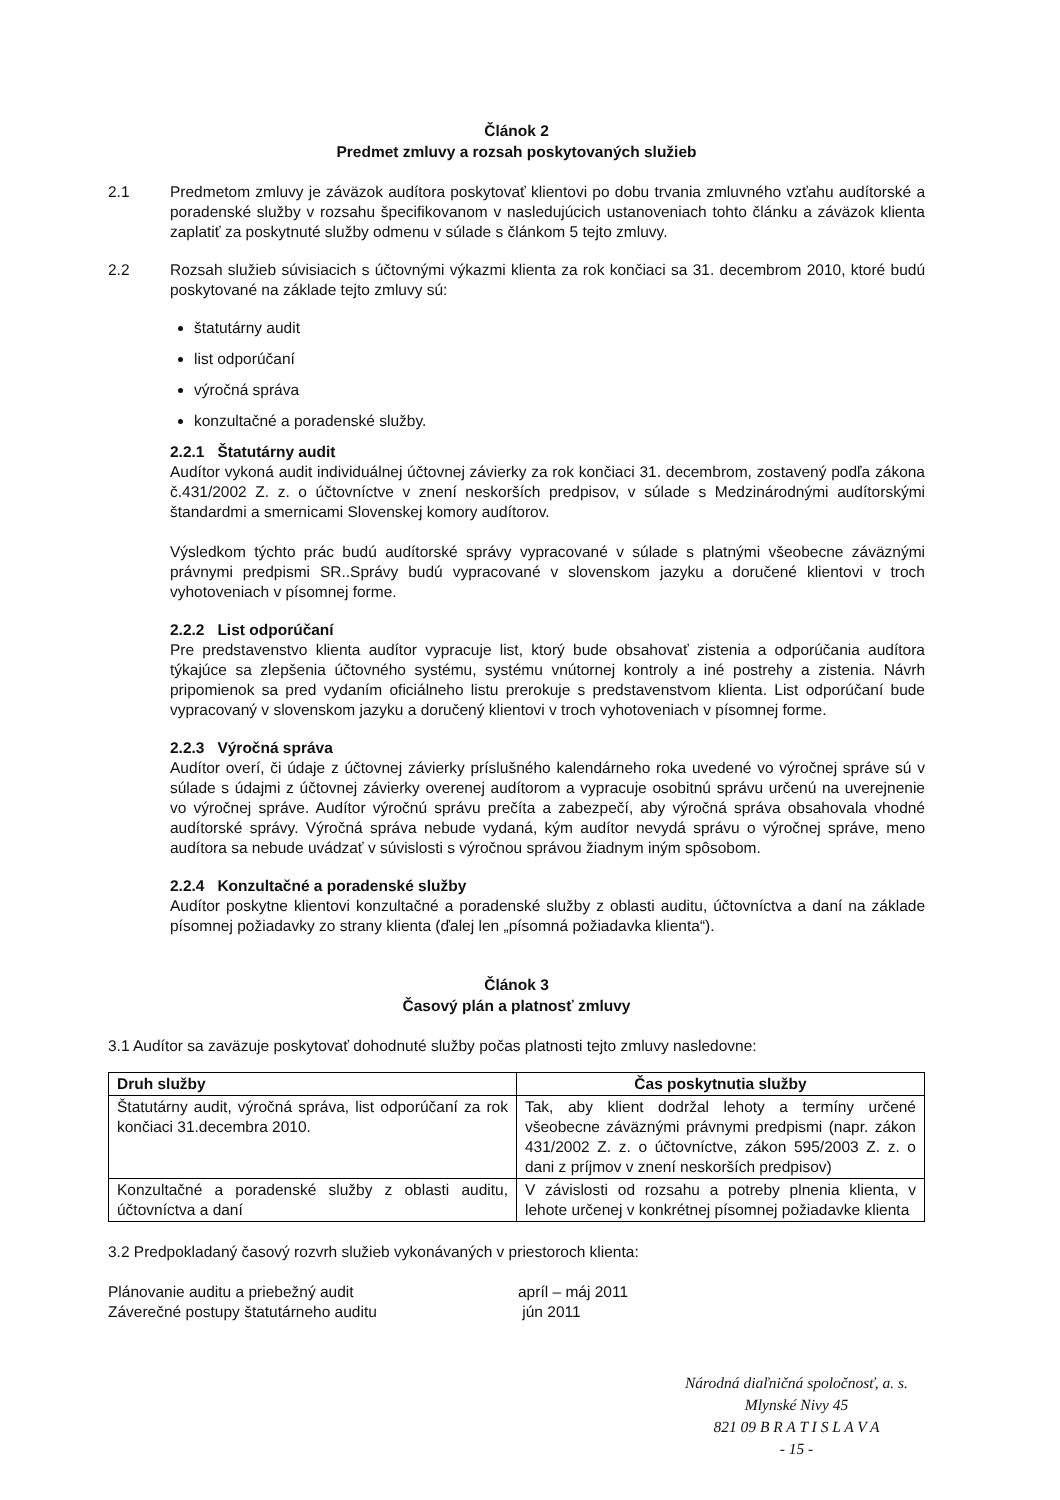Článok 2
Predmet zmluvy a rozsah poskytovaných služieb
2.1 Predmetom zmluvy je záväzok audítora poskytovať klientovi po dobu trvania zmluvného vzťahu audítorské a poradenské služby v rozsahu špecifikovanom v nasledujúcich ustanoveniach tohto článku a záväzok klienta zaplatiť za poskytnuté služby odmenu v súlade s článkom 5 tejto zmluvy.
2.2 Rozsah služieb súvisiacich s účtovnými výkazmi klienta za rok končiaci sa 31. decembrom 2010, ktoré budú poskytované na základe tejto zmluvy sú:
štatutárny audit
list odporúčaní
výročná správa
konzultačné a poradenské služby.
2.2.1 Štatutárny audit
Audítor vykoná audit individuálnej účtovnej závierky za rok končiaci 31. decembrom, zostavený podľa zákona č.431/2002 Z. z. o účtovníctve v znení neskorších predpisov, v súlade s Medzinárodnými audítorskými štandardmi a smernicami Slovenskej komory audítorov.
Výsledkom týchto prác budú audítorské správy vypracované v súlade s platnými všeobecne záväznými právnymi predpismi SR..Správy budú vypracované v slovenskom jazyku a doručené klientovi v troch vyhotoveniach v písomnej forme.
2.2.2 List odporúčaní
Pre predstavenstvo klienta audítor vypracuje list, ktorý bude obsahovať zistenia a odporúčania audítora týkajúce sa zlepšenia účtovného systému, systému vnútornej kontroly a iné postrehy a zistenia. Návrh pripomienok sa pred vydaním oficiálneho listu prerokuje s predstavenstvom klienta. List odporúčaní bude vypracovaný v slovenskom jazyku a doručený klientovi v troch vyhotoveniach v písomnej forme.
2.2.3 Výročná správa
Audítor overí, či údaje z účtovnej závierky príslušného kalendárneho roka uvedené vo výročnej správe sú v súlade s údajmi z účtovnej závierky overenej audítorom a vypracuje osobitnú správu určenú na uverejnenie vo výročnej správe. Audítor výročnú správu prečíta a zabezpečí, aby výročná správa obsahovala vhodné audítorské správy. Výročná správa nebude vydaná, kým audítor nevydá správu o výročnej správe, meno audítora sa nebude uvádzať v súvislosti s výročnou správou žiadnym iným spôsobom.
2.2.4 Konzultačné a poradenské služby
Audítor poskytne klientovi konzultačné a poradenské služby z oblasti auditu, účtovníctva a daní na základe písomnej požiadavky zo strany klienta (ďalej len „písomná požiadavka klienta“).
Článok 3
Časový plán a platnosť zmluvy
3.1 Audítor sa zaväzuje poskytovať dohodnuté služby počas platnosti tejto zmluvy nasledovne:
| Druh služby | Čas poskytnutia služby |
| --- | --- |
| Štatutárny audit, výročná správa, list odporúčaní za rok končiaci 31.decembra 2010. | Tak, aby klient dodržal lehoty a termíny určené všeobecne záväznými právnymi predpismi (napr. zákon 431/2002 Z. z. o účtovníctve, zákon 595/2003 Z. z. o dani z príjmov v znení neskorších predpisov) |
| Konzultačné a poradenské služby z oblasti auditu, účtovníctva a daní | V závislosti od rozsahu a potreby plnenia klienta, v lehote určenej v konkrétnej písomnej požiadavke klienta |
3.2 Predpokladaný časový rozvrh služieb vykonávaných v priestoroch klienta:
Plánovanie auditu a priebežný audit apríl – máj 2011
Záverečné postupy štatutárneho auditu jún 2011
Národná diaľničná spoločnosť, a. s.
Mlynské Nivy 45
821 09 B R A T I S L A V A
- 15 -